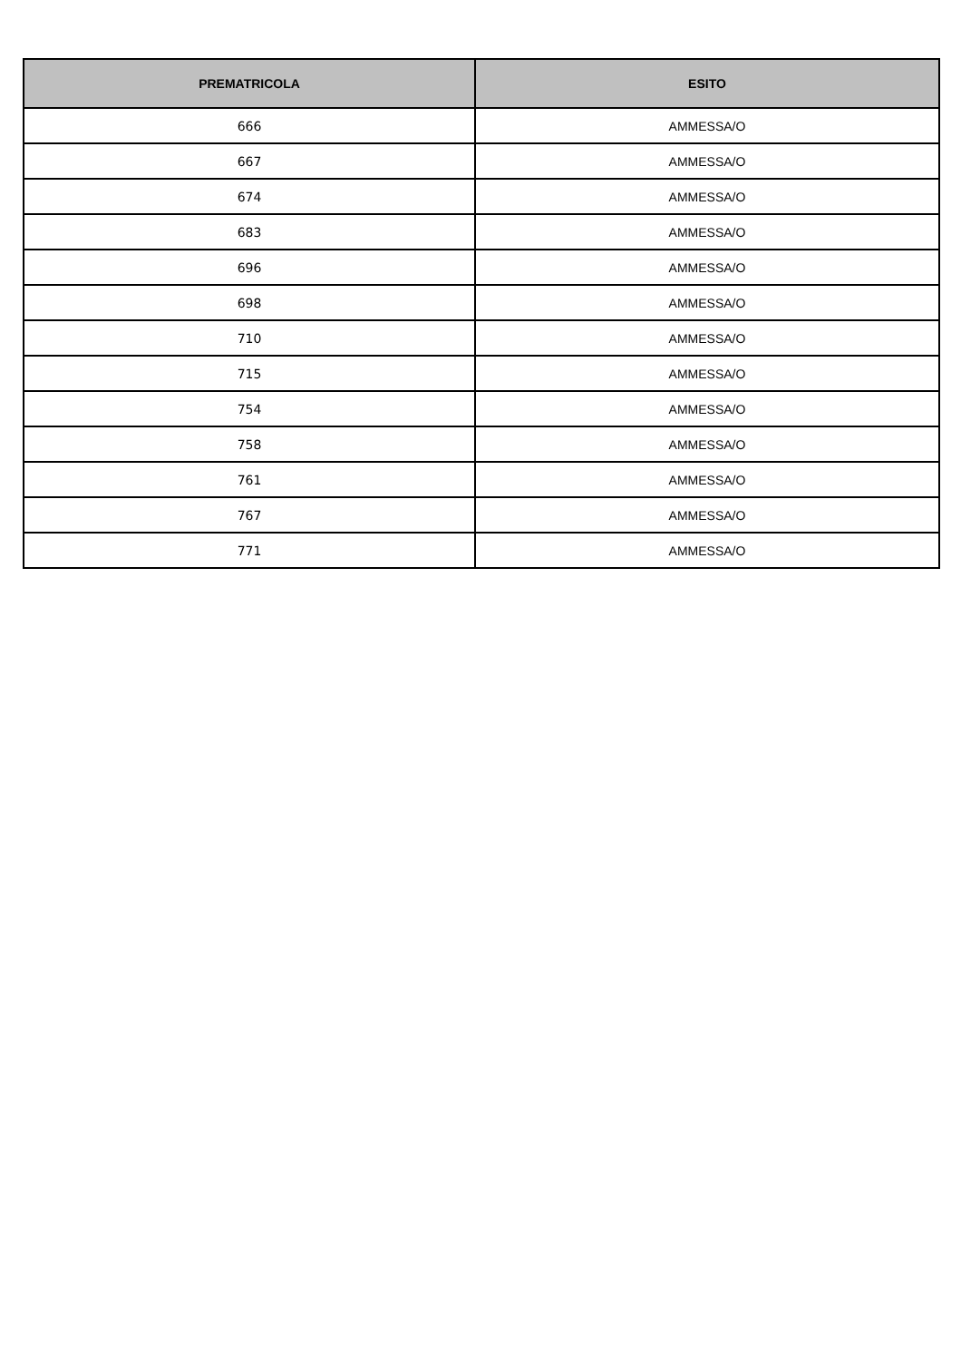| PREMATRICOLA | ESITO |
| --- | --- |
| 666 | AMMESSA/O |
| 667 | AMMESSA/O |
| 674 | AMMESSA/O |
| 683 | AMMESSA/O |
| 696 | AMMESSA/O |
| 698 | AMMESSA/O |
| 710 | AMMESSA/O |
| 715 | AMMESSA/O |
| 754 | AMMESSA/O |
| 758 | AMMESSA/O |
| 761 | AMMESSA/O |
| 767 | AMMESSA/O |
| 771 | AMMESSA/O |